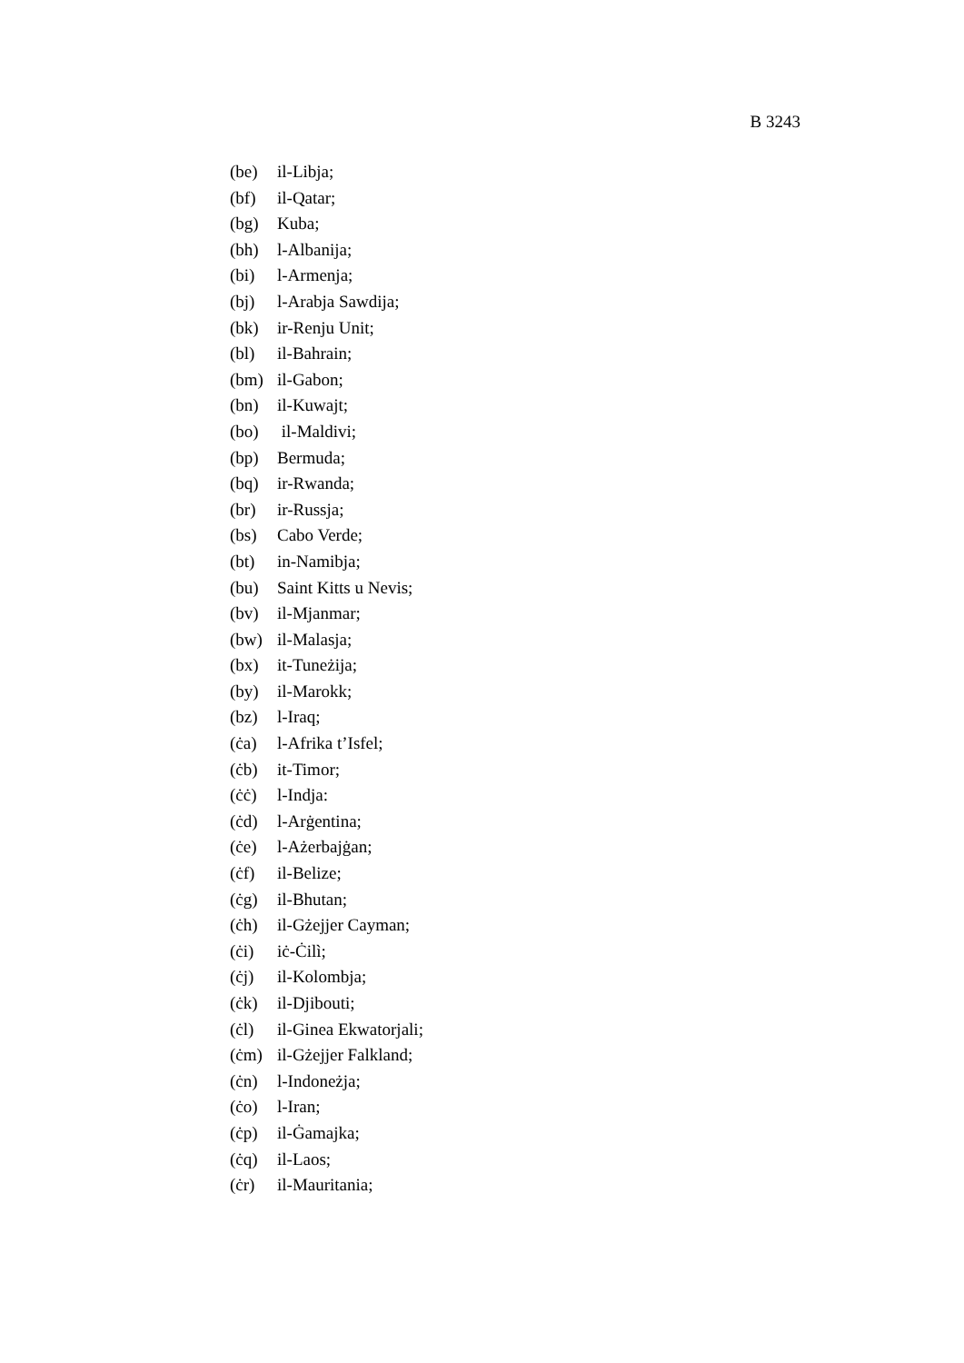B 3243
(be) il-Libja;
(bf) il-Qatar;
(bg) Kuba;
(bh) l-Albanija;
(bi) l-Armenja;
(bj) l-Arabja Sawdija;
(bk) ir-Renju Unit;
(bl) il-Bahrain;
(bm) il-Gabon;
(bn) il-Kuwajt;
(bo) il-Maldivi;
(bp) Bermuda;
(bq) ir-Rwanda;
(br) ir-Russja;
(bs) Cabo Verde;
(bt) in-Namibja;
(bu) Saint Kitts u Nevis;
(bv) il-Mjanmar;
(bw) il-Malasja;
(bx) it-Tuneżija;
(by) il-Marokk;
(bz) l-Iraq;
(ċa) l-Afrika t’Isfel;
(ċb) it-Timor;
(ċċ) l-Indja:
(ċd) l-Arġentina;
(ċe) l-Ażerbajġan;
(ċf) il-Belize;
(ċg) il-Bhutan;
(ċh) il-Gżejjer Cayman;
(ċi) iċ-Ċilì;
(ċj) il-Kolombja;
(ċk) il-Djibouti;
(ċl) il-Ginea Ekwatorjali;
(ċm) il-Gżejjer Falkland;
(ċn) l-Indoneżja;
(ċo) l-Iran;
(ċp) il-Ġamajka;
(ċq) il-Laos;
(ċr) il-Mauritania;